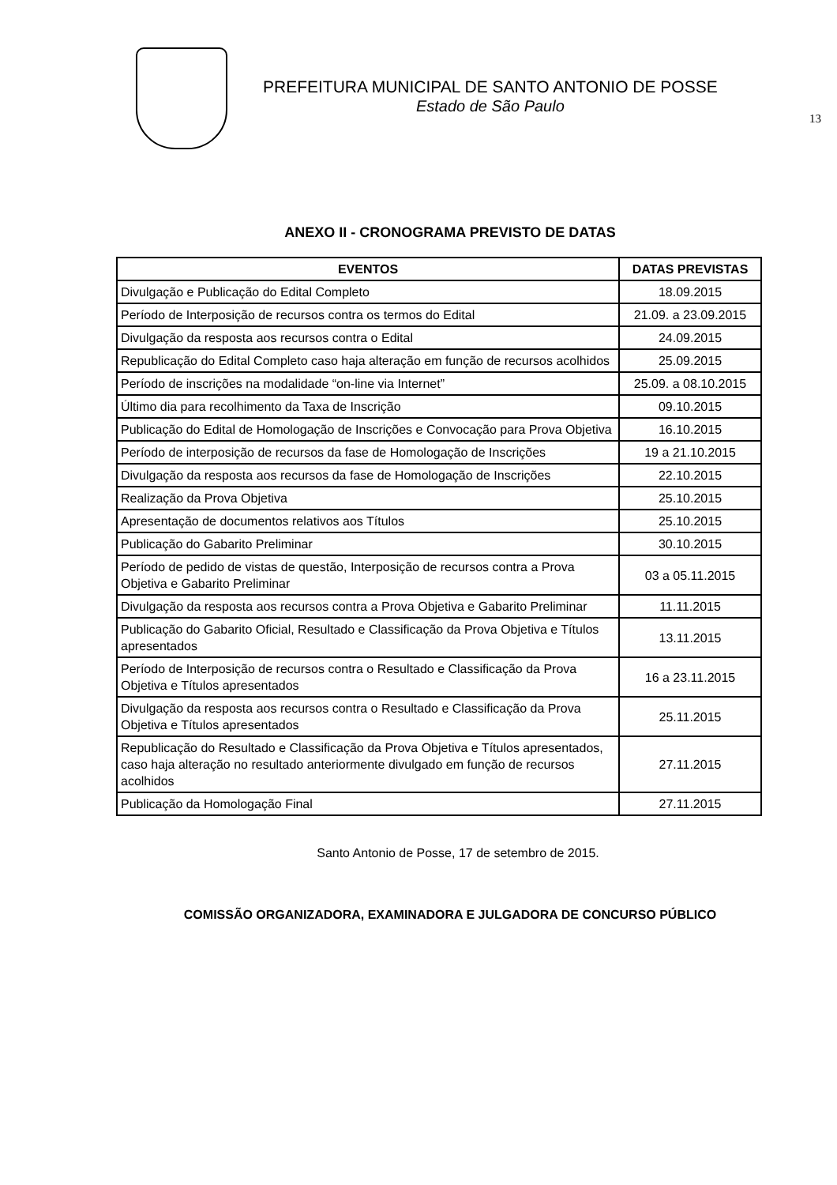PREFEITURA MUNICIPAL DE SANTO ANTONIO DE POSSE
Estado de São Paulo
13
ANEXO II - CRONOGRAMA PREVISTO DE DATAS
| EVENTOS | DATAS PREVISTAS |
| --- | --- |
| Divulgação e Publicação do Edital Completo | 18.09.2015 |
| Período de Interposição de recursos contra os termos do Edital | 21.09. a 23.09.2015 |
| Divulgação da resposta aos recursos contra o Edital | 24.09.2015 |
| Republicação do Edital Completo caso haja alteração em função de recursos acolhidos | 25.09.2015 |
| Período de inscrições na modalidade “on-line via Internet” | 25.09. a 08.10.2015 |
| Último dia para recolhimento da Taxa de Inscrição | 09.10.2015 |
| Publicação do Edital de Homologação de Inscrições e Convocação para Prova Objetiva | 16.10.2015 |
| Período de interposição de recursos da fase de Homologação de Inscrições | 19 a 21.10.2015 |
| Divulgação da resposta aos recursos da fase de Homologação de Inscrições | 22.10.2015 |
| Realização da Prova Objetiva | 25.10.2015 |
| Apresentação de documentos relativos aos Títulos | 25.10.2015 |
| Publicação do Gabarito Preliminar | 30.10.2015 |
| Período de pedido de vistas de questão, Interposição de recursos contra a Prova Objetiva e Gabarito Preliminar | 03 a 05.11.2015 |
| Divulgação da resposta aos recursos contra a Prova Objetiva e Gabarito Preliminar | 11.11.2015 |
| Publicação do Gabarito Oficial, Resultado e Classificação da Prova Objetiva e Títulos apresentados | 13.11.2015 |
| Período de Interposição de recursos contra o Resultado e Classificação da Prova Objetiva e Títulos apresentados | 16 a 23.11.2015 |
| Divulgação da resposta aos recursos contra o Resultado e Classificação da Prova Objetiva e Títulos apresentados | 25.11.2015 |
| Republicação do Resultado e Classificação da Prova Objetiva e Títulos apresentados, caso haja alteração no resultado anteriormente divulgado em função de recursos acolhidos | 27.11.2015 |
| Publicação da Homologação Final | 27.11.2015 |
Santo Antonio de Posse, 17 de setembro de 2015.
COMISSÃO ORGANIZADORA, EXAMINADORA E JULGADORA DE CONCURSO PÚBLICO